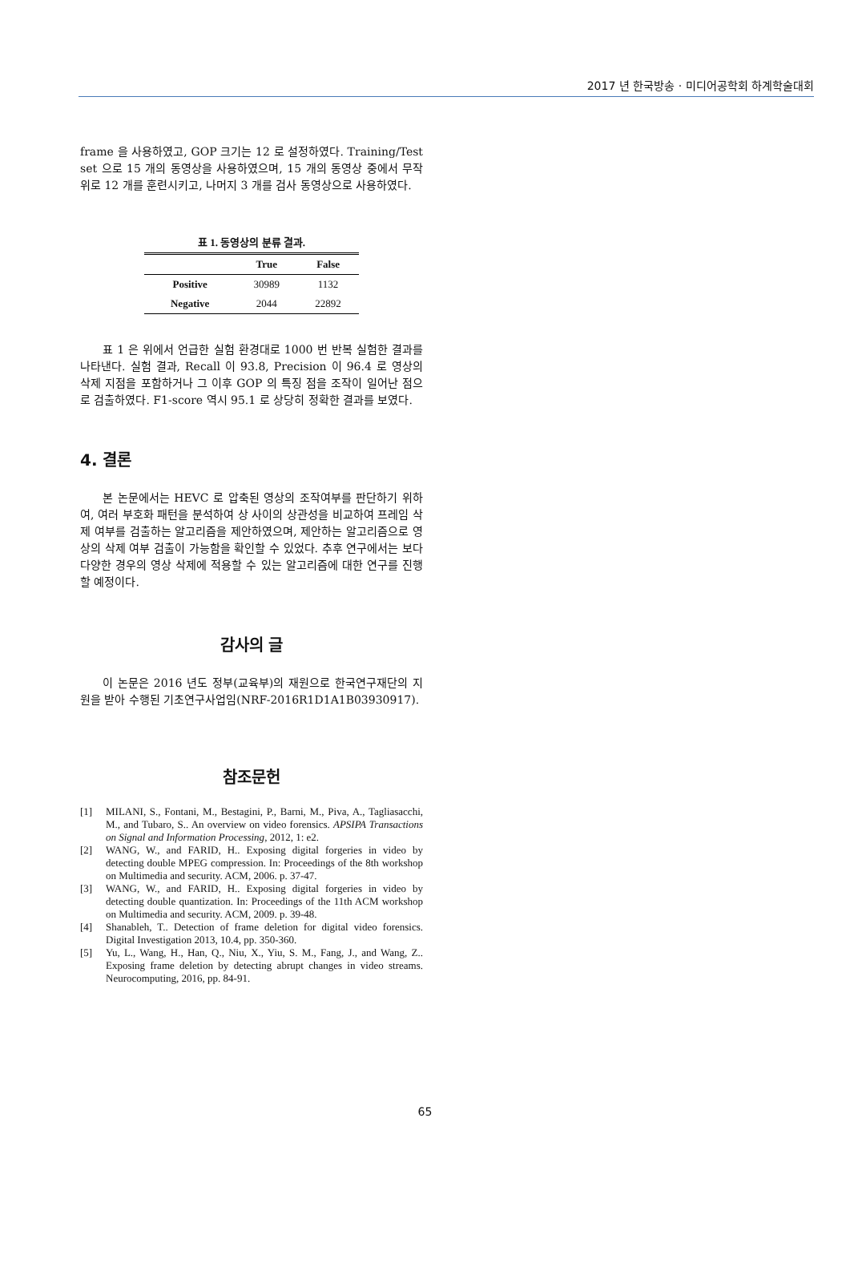2017 년 한국방송 · 미디어공학회 하계학술대회
frame 을 사용하였고, GOP 크기는 12 로 설정하였다. Training/Test set 으로 15 개의 동영상을 사용하였으며, 15 개의 동영상 중에서 무작위로 12 개를 훈련시키고, 나머지 3 개를 검사 동영상으로 사용하였다.
표 1. 동영상의 분류 결과.
| | True | False |
| --- | --- | --- |
| Positive | 30989 | 1132 |
| Negative | 2044 | 22892 |
표 1 은 위에서 언급한 실험 환경대로 1000 번 반복 실험한 결과를 나타낸다. 실험 결과, Recall 이 93.8, Precision 이 96.4 로 영상의 삭제 지점을 포함하거나 그 이후 GOP 의 특징 점을 조작이 일어난 점으로 검출하였다. F1-score 역시 95.1 로 상당히 정확한 결과를 보였다.
4. 결론
본 논문에서는 HEVC 로 압축된 영상의 조작여부를 판단하기 위하여, 여러 부호화 패턴을 분석하여 상 사이의 상관성을 비교하여 프레임 삭제 여부를 검출하는 알고리즘을 제안하였으며, 제안하는 알고리즘으로 영상의 삭제 여부 검출이 가능함을 확인할 수 있었다. 추후 연구에서는 보다 다양한 경우의 영상 삭제에 적용할 수 있는 알고리즘에 대한 연구를 진행할 예정이다.
감사의 글
이 논문은 2016 년도 정부(교육부)의 재원으로 한국연구재단의 지원을 받아 수행된 기초연구사업임(NRF-2016R1D1A1B03930917).
참조문헌
[1] MILANI, S., Fontani, M., Bestagini, P., Barni, M., Piva, A., Tagliasacchi, M., and Tubaro, S.. An overview on video forensics. APSIPA Transactions on Signal and Information Processing, 2012, 1: e2.
[2] WANG, W., and FARID, H.. Exposing digital forgeries in video by detecting double MPEG compression. In: Proceedings of the 8th workshop on Multimedia and security. ACM, 2006. p. 37-47.
[3] WANG, W., and FARID, H.. Exposing digital forgeries in video by detecting double quantization. In: Proceedings of the 11th ACM workshop on Multimedia and security. ACM, 2009. p. 39-48.
[4] Shanableh, T.. Detection of frame deletion for digital video forensics. Digital Investigation 2013, 10.4, pp. 350-360.
[5] Yu, L., Wang, H., Han, Q., Niu, X., Yiu, S. M., Fang, J., and Wang, Z.. Exposing frame deletion by detecting abrupt changes in video streams. Neurocomputing, 2016, pp. 84-91.
65